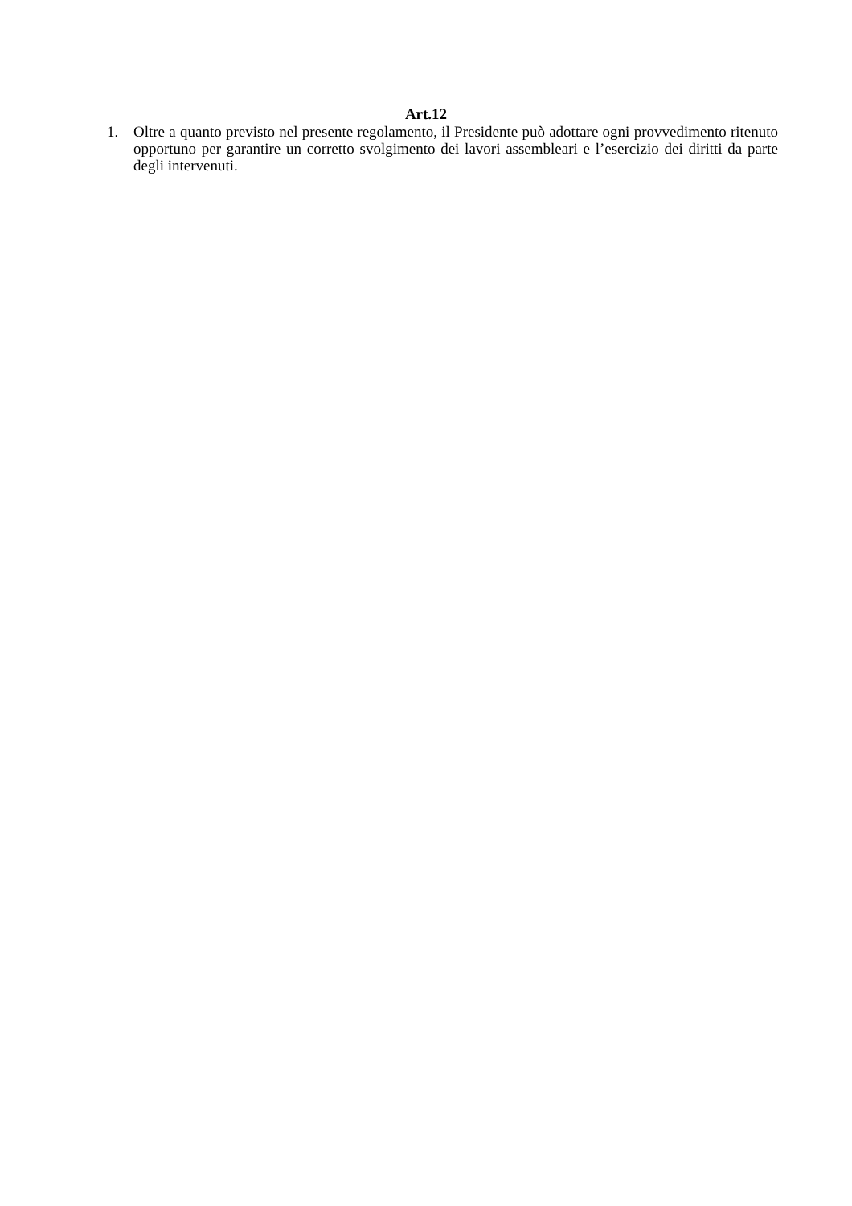Art.12
1. Oltre a quanto previsto nel presente regolamento, il Presidente può adottare ogni provvedimento ritenuto opportuno per garantire un corretto svolgimento dei lavori assembleari e l’esercizio dei diritti da parte degli intervenuti.